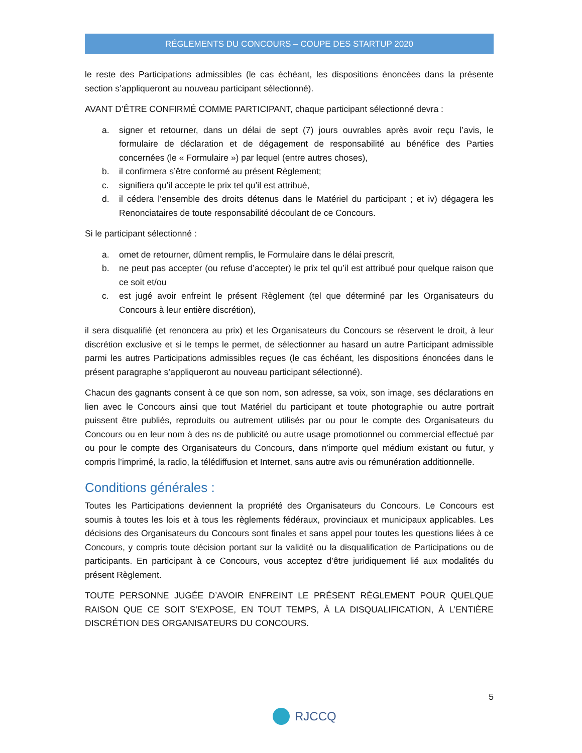RÉGLEMENTS DU CONCOURS – COUPE DES STARTUP 2020
le reste des Participations admissibles (le cas échéant, les dispositions énoncées dans la présente section s’appliqueront au nouveau participant sélectionné).
AVANT D’ÊTRE CONFIRMÉ COMME PARTICIPANT, chaque participant sélectionné devra :
a. signer et retourner, dans un délai de sept (7) jours ouvrables après avoir reçu l’avis, le formulaire de déclaration et de dégagement de responsabilité au bénéfice des Parties concernées (le « Formulaire ») par lequel (entre autres choses),
b. il confirmera s’être conformé au présent Règlement;
c. signifiera qu’il accepte le prix tel qu’il est attribué,
d. il cédera l’ensemble des droits détenus dans le Matériel du participant ; et iv) dégagera les Renonciataires de toute responsabilité découlant de ce Concours.
Si le participant sélectionné :
a. omet de retourner, dûment remplis, le Formulaire dans le délai prescrit,
b. ne peut pas accepter (ou refuse d’accepter) le prix tel qu’il est attribué pour quelque raison que ce soit et/ou
c. est jugé avoir enfreint le présent Règlement (tel que déterminé par les Organisateurs du Concours à leur entière discrétion),
il sera disqualifié (et renoncera au prix) et les Organisateurs du Concours se réservent le droit, à leur discrétion exclusive et si le temps le permet, de sélectionner au hasard un autre Participant admissible parmi les autres Participations admissibles reçues (le cas échéant, les dispositions énoncées dans le présent paragraphe s’appliqueront au nouveau participant sélectionné).
Chacun des gagnants consent à ce que son nom, son adresse, sa voix, son image, ses déclarations en lien avec le Concours ainsi que tout Matériel du participant et toute photographie ou autre portrait puissent être publiés, reproduits ou autrement utilisés par ou pour le compte des Organisateurs du Concours ou en leur nom à des ns de publicité ou autre usage promotionnel ou commercial effectué par ou pour le compte des Organisateurs du Concours, dans n’importe quel médium existant ou futur, y compris l’imprimé, la radio, la télédiffusion et Internet, sans autre avis ou rémunération additionnelle.
Conditions générales :
Toutes les Participations deviennent la propriété des Organisateurs du Concours. Le Concours est soumis à toutes les lois et à tous les règlements fédéraux, provinciaux et municipaux applicables. Les décisions des Organisateurs du Concours sont finales et sans appel pour toutes les questions liées à ce Concours, y compris toute décision portant sur la validité ou la disqualification de Participations ou de participants. En participant à ce Concours, vous acceptez d’être juridiquement lié aux modalités du présent Règlement.
TOUTE PERSONNE JUGÉE D’AVOIR ENFREINT LE PRÉSENT RÈGLEMENT POUR QUELQUE RAISON QUE CE SOIT S’EXPOSE, EN TOUT TEMPS, À LA DISQUALIFICATION, À L’ENTIÈRE DISCRÉTION DES ORGANISATEURS DU CONCOURS.
5
RJCCQ